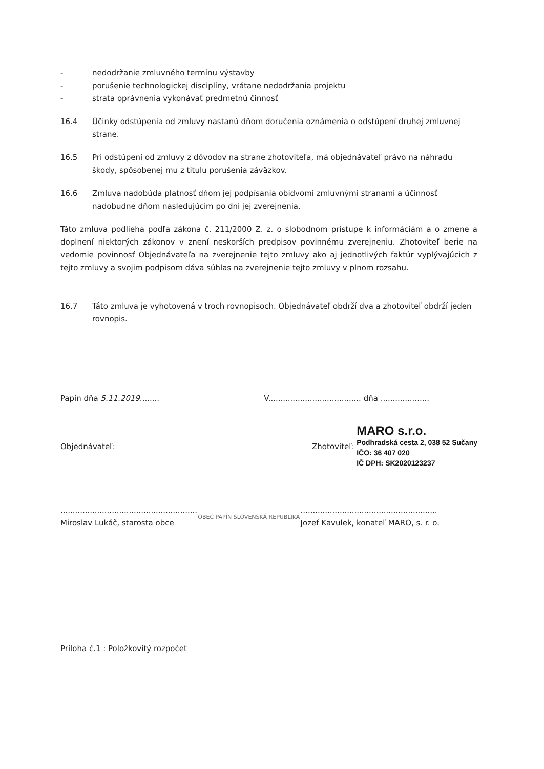- nedodržanie zmluvného termínu výstavby
- porušenie technologickej disciplíny, vrátane nedodržania projektu
- strata oprávnenia vykonávať predmetnú činnosť
16.4 Účinky odstúpenia od zmluvy nastanú dňom doručenia oznámenia o odstúpení druhej zmluvnej strane.
16.5 Pri odstúpení od zmluvy z dôvodov na strane zhotoviteľa, má objednávateľ právo na náhradu škody, spôsobenej mu z titulu porušenia záväzkov.
16.6 Zmluva nadobúda platnosť dňom jej podpísania obidvomi zmluvnými stranami a účinnosť nadobudne dňom nasledujúcim po dni jej zverejnenia.
Táto zmluva podlieha podľa zákona č. 211/2000 Z. z. o slobodnom prístupe k informáciám a o zmene a doplnení niektorých zákonov v znení neskorších predpisov povinnému zverejneniu. Zhotoviteľ berie na vedomie povinnosť Objednávateľa na zverejnenie tejto zmluvy ako aj jednotlivých faktúr vyplývajúcich z tejto zmluvy a svojim podpisom dáva súhlas na zverejnenie tejto zmluvy v plnom rozsahu.
16.7 Táto zmluva je vyhotovená v troch rovnopisoch. Objednávateľ obdrží dva a zhotoviteľ obdrží jeden rovnopis.
Papín dňa 5.11.2019........ V...................................... dňa ....................
Objednávateľ: Zhotoviteľ:
MARO s.r.o.
Podhradská cesta 2, 038 52 Sučany
IČO: 36 407 020
IČ DPH: SK2020123237
........................................................
Miroslav Lukáč, starosta obce
OBEC PAPÍN SLOVENSKÁ REPUBLIKA
........................................................
Jozef Kavulek, konateľ MARO, s. r. o.
Príloha č.1 : Položkovitý rozpočet